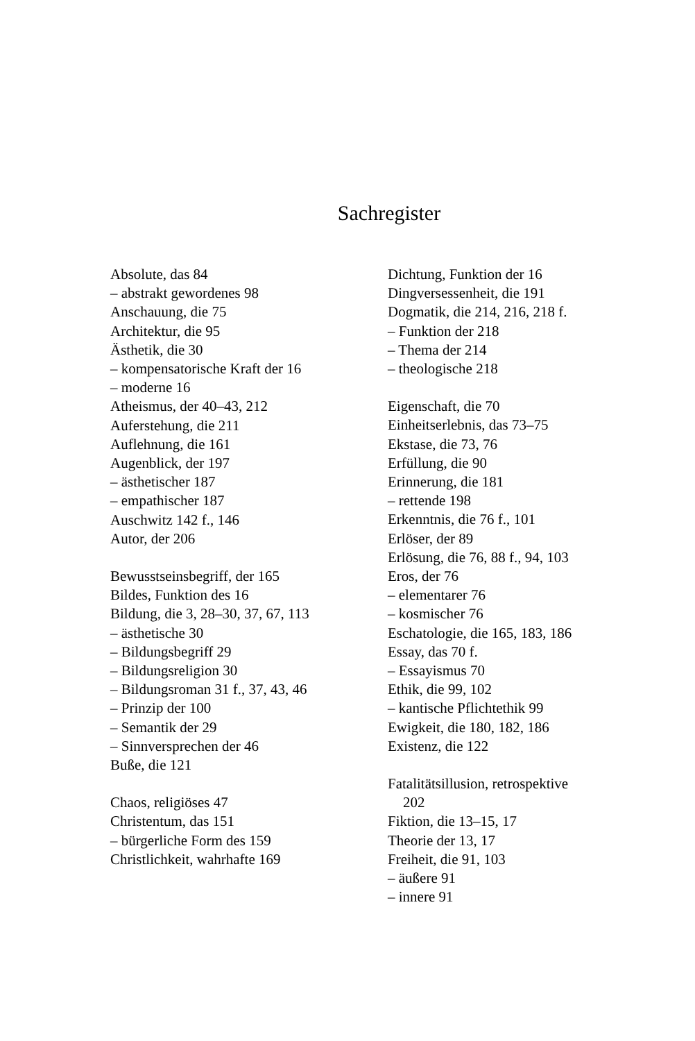Sachregister
Absolute, das 84
– abstrakt gewordenes 98
Anschauung, die 75
Architektur, die 95
Ästhetik, die 30
– kompensatorische Kraft der 16
– moderne 16
Atheismus, der 40–43, 212
Auferstehung, die 211
Auflehnung, die 161
Augenblick, der 197
– ästhetischer 187
– empathischer 187
Auschwitz 142 f., 146
Autor, der 206
Bewusstseinsbegriff, der 165
Bildes, Funktion des 16
Bildung, die 3, 28–30, 37, 67, 113
– ästhetische 30
– Bildungsbegriff 29
– Bildungsreligion 30
– Bildungsroman 31 f., 37, 43, 46
– Prinzip der 100
– Semantik der 29
– Sinnversprechen der 46
Buße, die 121
Chaos, religiöses 47
Christentum, das 151
– bürgerliche Form des 159
Christlichkeit, wahrhafte 169
Dichtung, Funktion der 16
Dingversessenheit, die 191
Dogmatik, die 214, 216, 218 f.
– Funktion der 218
– Thema der 214
– theologische 218
Eigenschaft, die 70
Einheitserlebnis, das 73–75
Ekstase, die 73, 76
Erfüllung, die 90
Erinnerung, die 181
– rettende 198
Erkenntnis, die 76 f., 101
Erlöser, der 89
Erlösung, die 76, 88 f., 94, 103
Eros, der 76
– elementarer 76
– kosmischer 76
Eschatologie, die 165, 183, 186
Essay, das 70 f.
– Essayismus 70
Ethik, die 99, 102
– kantische Pflichtethik 99
Ewigkeit, die 180, 182, 186
Existenz, die 122
Fatalitätsillusion, retrospektive
202
Fiktion, die 13–15, 17
Theorie der 13, 17
Freiheit, die 91, 103
– äußere 91
– innere 91